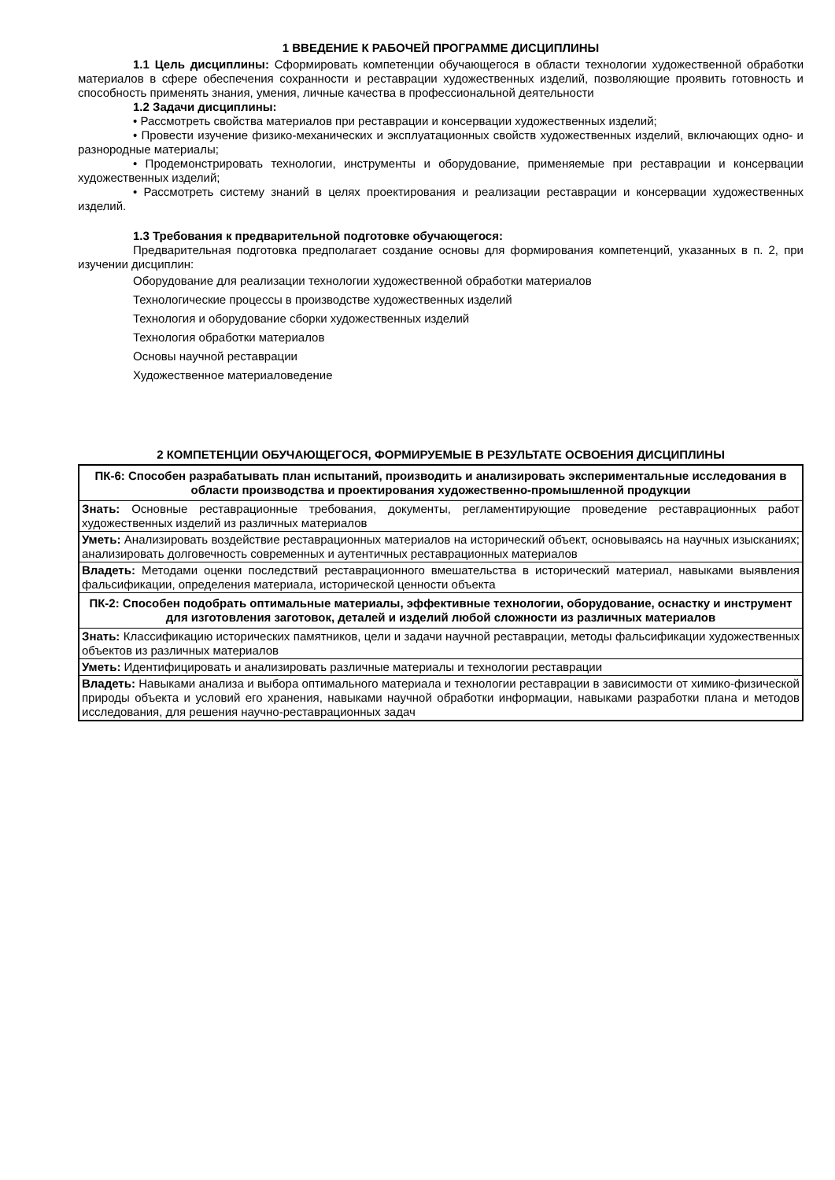1 ВВЕДЕНИЕ К РАБОЧЕЙ ПРОГРАММЕ ДИСЦИПЛИНЫ
1.1 Цель дисциплины: Сформировать компетенции обучающегося в области технологии художественной обработки материалов в сфере обеспечения сохранности и реставрации художественных изделий, позволяющие проявить готовность и способность применять знания, умения, личные качества в профессиональной деятельности
1.2 Задачи дисциплины:
• Рассмотреть свойства материалов при реставрации и консервации художественных изделий;
• Провести изучение физико-механических и эксплуатационных свойств художественных изделий, включающих одно- и разнородные материалы;
• Продемонстрировать технологии, инструменты и оборудование, применяемые при реставрации и консервации художественных изделий;
• Рассмотреть систему знаний в целях проектирования и реализации реставрации и консервации художественных изделий.
1.3 Требования к предварительной подготовке обучающегося:
Предварительная подготовка предполагает создание основы для формирования компетенций, указанных в п. 2, при изучении дисциплин:
Оборудование для реализации технологии художественной обработки материалов
Технологические процессы в производстве художественных изделий
Технология и оборудование сборки художественных изделий
Технология обработки материалов
Основы научной реставрации
Художественное материаловедение
2 КОМПЕТЕНЦИИ ОБУЧАЮЩЕГОСЯ, ФОРМИРУЕМЫЕ В РЕЗУЛЬТАТЕ ОСВОЕНИЯ ДИСЦИПЛИНЫ
| ПК-6: Способен разрабатывать план испытаний, производить и анализировать экспериментальные исследования в области производства и проектирования художественно-промышленной продукции |
| Знать: Основные реставрационные требования, документы, регламентирующие проведение реставрационных работ художественных изделий из различных материалов |
| Уметь: Анализировать воздействие реставрационных материалов на исторический объект, основываясь на научных изысканиях; анализировать долговечность современных и аутентичных реставрационных материалов |
| Владеть: Методами оценки последствий реставрационного вмешательства в исторический материал, навыками выявления фальсификации, определения материала, исторической ценности объекта |
| ПК-2: Способен подобрать оптимальные материалы, эффективные технологии, оборудование, оснастку и инструмент для изготовления заготовок, деталей и изделий любой сложности из различных материалов |
| Знать: Классификацию исторических памятников, цели и задачи научной реставрации, методы фальсификации художественных объектов из различных материалов |
| Уметь: Идентифицировать и анализировать различные материалы и технологии реставрации |
| Владеть: Навыками анализа и выбора оптимального материала и технологии реставрации в зависимости от химико-физической природы объекта и условий его хранения, навыками научной обработки информации, навыками разработки плана и методов исследования, для решения научно-реставрационных задач |